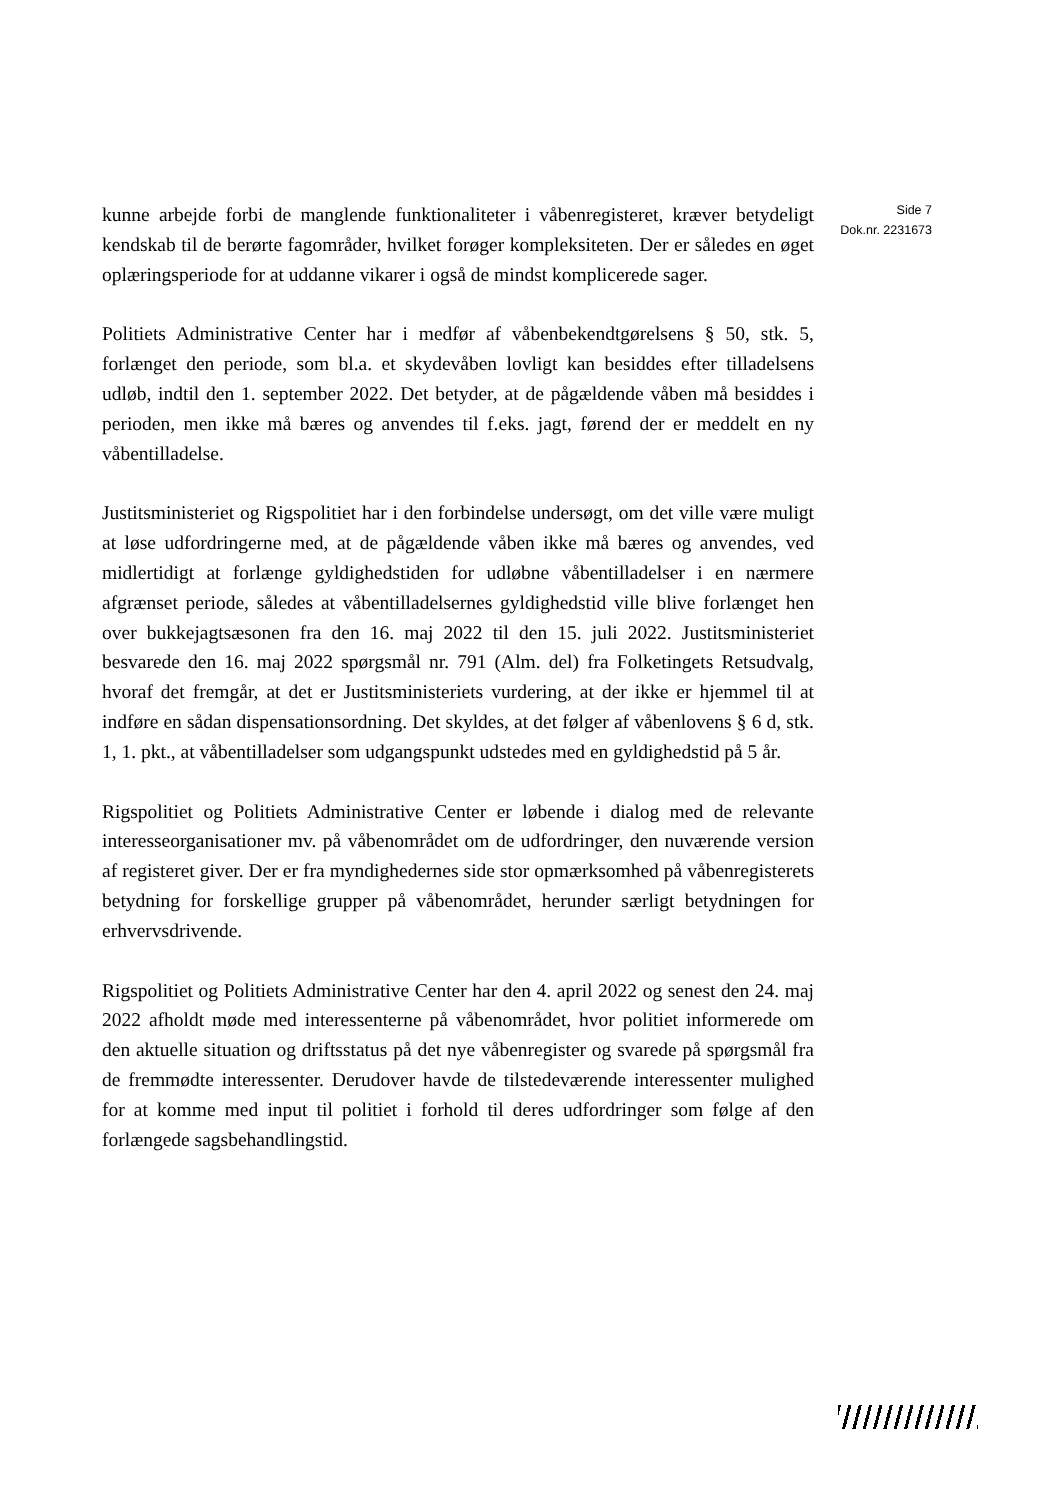kunne arbejde forbi de manglende funktionaliteter i våbenregisteret, kræver betydeligt kendskab til de berørte fagområder, hvilket forøger kompleksiteten. Der er således en øget oplæringsperiode for at uddanne vikarer i også de mindst komplicerede sager.
Politiets Administrative Center har i medfør af våbenbekendtgørelsens § 50, stk. 5, forlænget den periode, som bl.a. et skydevåben lovligt kan besiddes efter tilladelsens udløb, indtil den 1. september 2022. Det betyder, at de pågældende våben må besiddes i perioden, men ikke må bæres og anvendes til f.eks. jagt, førend der er meddelt en ny våbentilladelse.
Justitsministeriet og Rigspolitiet har i den forbindelse undersøgt, om det ville være muligt at løse udfordringerne med, at de pågældende våben ikke må bæres og anvendes, ved midlertidigt at forlænge gyldighedstiden for udløbne våbentilladelser i en nærmere afgrænset periode, således at våbentilladelsernes gyldighedstid ville blive forlænget hen over bukkejagtsæsonen fra den 16. maj 2022 til den 15. juli 2022. Justitsministeriet besvarede den 16. maj 2022 spørgsmål nr. 791 (Alm. del) fra Folketingets Retsudvalg, hvoraf det fremgår, at det er Justitsministeriets vurdering, at der ikke er hjemmel til at indføre en sådan dispensationsordning. Det skyldes, at det følger af våbenlovens § 6 d, stk. 1, 1. pkt., at våbentilladelser som udgangspunkt udstedes med en gyldighedstid på 5 år.
Rigspolitiet og Politiets Administrative Center er løbende i dialog med de relevante interesseorganisationer mv. på våbenområdet om de udfordringer, den nuværende version af registeret giver. Der er fra myndighedernes side stor opmærksomhed på våbenregisterets betydning for forskellige grupper på våbenområdet, herunder særligt betydningen for erhvervsdrivende.
Rigspolitiet og Politiets Administrative Center har den 4. april 2022 og senest den 24. maj 2022 afholdt møde med interessenterne på våbenområdet, hvor politiet informerede om den aktuelle situation og driftsstatus på det nye våbenregister og svarede på spørgsmål fra de fremmødte interessenter. Derudover havde de tilstedeværende interessenter mulighed for at komme med input til politiet i forhold til deres udfordringer som følge af den forlængede sagsbehandlingstid.
Side 7
Dok.nr. 2231673